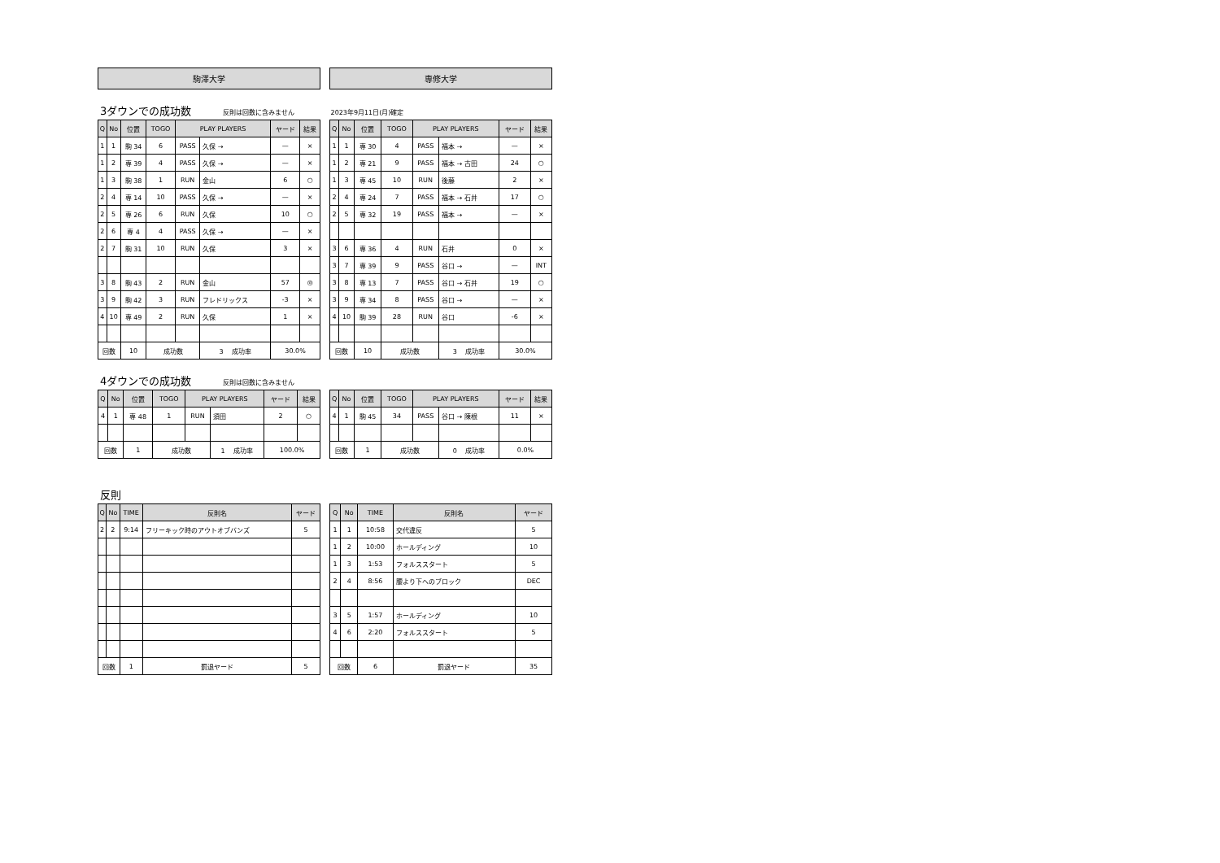駒澤大学 専修大学
3ダウンでの成功数 反則は回数に含みません 2023年9月11日(月)確定
| Q | No | 位置 | TOGO | PLAY PLAYERS | | ヤード | 結果 |
| --- | --- | --- | --- | --- | --- | --- | --- |
| 1 | 1 | 駒 34 | 6 | PASS | 久保 → | — | × |
| 1 | 2 | 専 39 | 4 | PASS | 久保 → | — | × |
| 1 | 3 | 駒 38 | 1 | RUN | 金山 | 6 | ○ |
| 2 | 4 | 専 14 | 10 | PASS | 久保 → | — | × |
| 2 | 5 | 専 26 | 6 | RUN | 久保 | 10 | ○ |
| 2 | 6 | 専 4 | 4 | PASS | 久保 → | — | × |
| 2 | 7 | 駒 31 | 10 | RUN | 久保 | 3 | × |
| 3 | 8 | 駒 43 | 2 | RUN | 金山 | 57 | ◎ |
| 3 | 9 | 駒 42 | 3 | RUN | フレドリックス | -3 | × |
| 4 | 10 | 専 49 | 2 | RUN | 久保 | 1 | × |
| 回数 | | 10 | 成功数 | | 3 成功率 | 30.0% | |
| Q | No | 位置 | TOGO | PLAY PLAYERS | | ヤード | 結果 |
| --- | --- | --- | --- | --- | --- | --- | --- |
| 1 | 1 | 専 30 | 4 | PASS | 福本 → | — | × |
| 1 | 2 | 専 21 | 9 | PASS | 福本 → 古田 | 24 | ○ |
| 1 | 3 | 専 45 | 10 | RUN | 後藤 | 2 | × |
| 2 | 4 | 専 24 | 7 | PASS | 福本 → 石井 | 17 | ○ |
| 2 | 5 | 専 32 | 19 | PASS | 福本 → | — | × |
| 3 | 6 | 専 36 | 4 | RUN | 石井 | 0 | × |
| 3 | 7 | 専 39 | 9 | PASS | 谷口 → | — | INT |
| 3 | 8 | 専 13 | 7 | PASS | 谷口 → 石井 | 19 | ○ |
| 3 | 9 | 専 34 | 8 | PASS | 谷口 → | — | × |
| 4 | 10 | 駒 39 | 28 | RUN | 谷口 | -6 | × |
| 回数 | | 10 | 成功数 | | 3 成功率 | 30.0% | |
4ダウンでの成功数 反則は回数に含みません
| Q | No | 位置 | TOGO | PLAY PLAYERS | | ヤード | 結果 |
| --- | --- | --- | --- | --- | --- | --- | --- |
| 4 | 1 | 専 48 | 1 | RUN | 須田 | 2 | ○ |
| 回数 | | 1 | 成功数 | | 1 成功率 | 100.0% | |
| Q | No | 位置 | TOGO | PLAY PLAYERS | | ヤード | 結果 |
| --- | --- | --- | --- | --- | --- | --- | --- |
| 4 | 1 | 駒 45 | 34 | PASS | 谷口 → 陳根 | 11 | × |
| 回数 | | 1 | 成功数 | | 0 成功率 | 0.0% | |
反則
| Q | No | TIME | 反則名 | ヤード |
| --- | --- | --- | --- | --- |
| 2 | 2 | 9:14 | フリーキック時のアウトオブバンズ | 5 |
| 回数 | | 1 | 罰退ヤード | 5 |
| Q | No | TIME | 反則名 | ヤード |
| --- | --- | --- | --- | --- |
| 1 | 1 | 10:58 | 交代違反 | 5 |
| 1 | 2 | 10:00 | ホールディング | 10 |
| 1 | 3 | 1:53 | フォルススタート | 5 |
| 2 | 4 | 8:56 | 腰より下へのブロック | DEC |
| 3 | 5 | 1:57 | ホールディング | 10 |
| 4 | 6 | 2:20 | フォルススタート | 5 |
| 回数 | | 6 | 罰退ヤード | 35 |